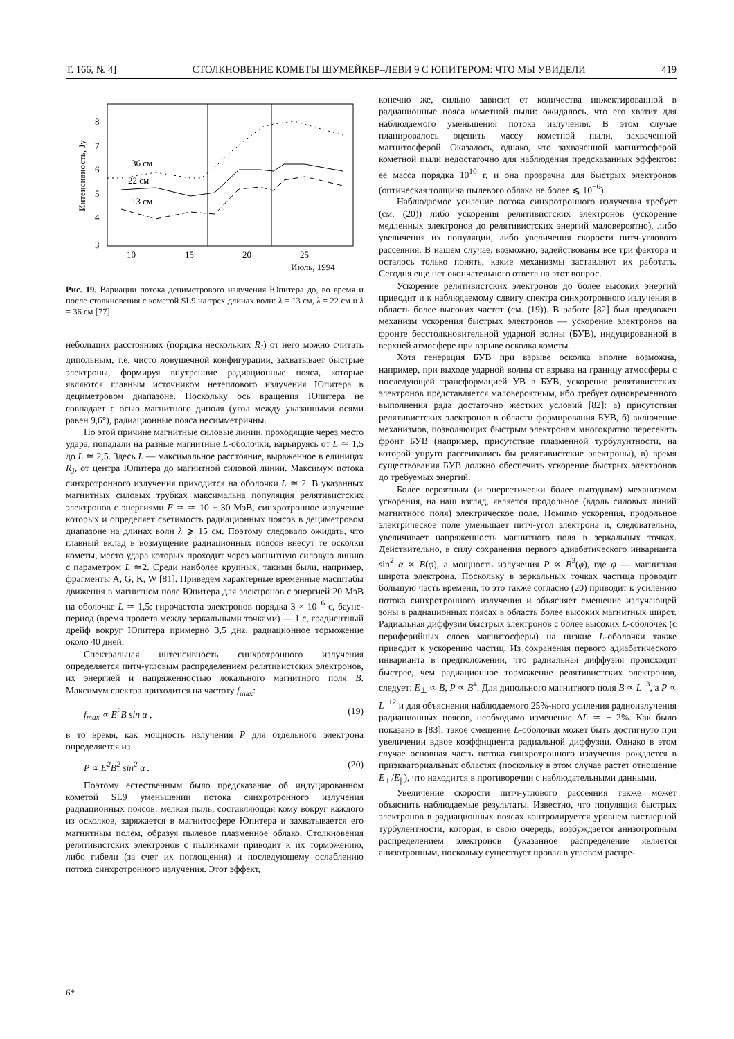Т. 166, № 4] СТОЛКНОВЕНИЕ КОМЕТЫ ШУМЕЙКЕР–ЛЕВИ 9 С ЮПИТЕРОМ: ЧТО МЫ УВИДЕЛИ 419
8
7
6
5
4
3
10
15
20
25
Июль, 1994
Интенсивность, Jy
36 см
22 см
13 см
Рис. 19. Вариации потока дециметрового излучения Юпитера до, во время и после столкновения с кометой SL9 на трех длинах волн: λ = 13 см, λ = 22 см и λ = 36 см [77].
небольших расстояниях (порядка нескольких R<sub>J</sub>) от него можно считать дипольным, т.е. чисто ловушечной конфигурации, захватывает быстрые электроны, формируя внутренние радиационные пояса, которые являются главным источником нетеплового излучения Юпитера в дециметровом диапазоне. Поскольку ось вращения Юпитера не совпадает с осью магнитного диполя (угол между указанными осями равен 9,6°), радиационные пояса несимметричны.
По этой причине магнитные силовые линии, проходящие через место удара, попадали на разные магнитные L-оболочки, варьируясь от L ≃ 1,5 до L ≃ 2,5. Здесь L — максимальное расстояние, выраженное в единицах R<sub>J</sub>, от центра Юпитера до магнитной силовой линии. Максимум потока синхротронного излучения приходится на оболочки L ≃ 2. В указанных магнитных силовых трубках максимальна популяция релятивистских электронов с энергиями E ≃ ≃ 10 ÷ 30 МэВ, синхротронное излучение которых и определяет светимость радиационных поясов в дециметровом диапазоне на длинах волн λ ⩾ 15 см. Поэтому следовало ожидать, что главный вклад в возмущение радиационных поясов внесут те осколки кометы, место удара которых проходит через магнитную силовую линию с параметром L ≃2. Среди наиболее крупных, такими были, например, фрагменты A, G, K, W [81]. Приведем характерные временные масштабы движения в магнитном поле Юпитера для электронов с энергией 20 МэВ на оболочке L ≃ 1,5: гирочастота электронов порядка 3 × 10<sup>−6</sup> с, баунс-период (время пролета между зеркальными точками) — 1 с, градиентный дрейф вокруг Юпитера примерно 3,5 днz, радиационное торможение около 40 дней.
Спектральная интенсивность синхротронного излучения определяется питч-угловым распределением релятивистских электронов, их энергией и напряженностью локального магнитного поля B. Максимум спектра приходится на частоту f<sub>max</sub>:
f<sub>max</sub> ∝ E<sup>2</sup>B sin α , (19)
в то время, как мощность излучения P для отдельного электрона определяется из
P ∝ E<sup>2</sup>B<sup>2</sup> sin<sup>2</sup> α . (20)
Поэтому естественным было предсказание об индуцированном кометой SL9 уменьшении потока синхротронного излучения радиационных поясов: мелкая пыль, составляющая кому вокруг каждого из осколков, заряжается в магнитосфере Юпитера и захватывается его магнитным полем, образуя пылевое плазменное облако. Столкновения релятивистских электронов с пылинками приводит к их торможению, либо гибели (за счет их поглощения) и последующему ослаблению потока синхротронного излучения. Этот эффект,
конечно же, сильно зависит от количества инжектированной в радиационные пояса кометной пыли: ожидалось, что его хватит для наблюдаемого уменьшения потока излучения. В этом случае планировалось оценить массу кометной пыли, захваченной магнитосферой. Оказалось, однако, что захваченной магнитосферой кометной пыли недостаточно для наблюдения предсказанных эффектов: ее масса порядка 10<sup>10</sup> г, и она прозрачна для быстрых электронов (оптическая толщина пылевого облака не более ⩽ 10<sup>−6</sup>).
Наблюдаемое усиление потока синхротронного излучения требует (см. (20)) либо ускорения релятивистских электронов (ускорение медленных электронов до релятивистских энергий маловероятно), либо увеличения их популяции, либо увеличения скорости питч-углового рассеяния. В нашем случае, возможно, задействованы все три фактора и осталось только понять, какие механизмы заставляют их работать. Сегодня еще нет окончательного ответа на этот вопрос.
Ускорение релятивистских электронов до более высоких энергий приводит и к наблюдаемому сдвигу спектра синхротронного излучения в область более высоких частот (см. (19)). В работе [82] был предложен механизм ускорения быстрых электронов — ускорение электронов на фронте бесстолкновительной ударной волны (БУВ), индуцированной в верхней атмосфере при взрыве осколка кометы.
Хотя генерация БУВ при взрыве осколка вполне возможна, например, при выходе ударной волны от взрыва на границу атмосферы с последующей трансформацией УВ в БУВ, ускорение релятивистских электронов представляется маловероятным, ибо требует одновременного выполнения ряда достаточно жестких условий [82]: а) присутствия релятивистских электронов в области формирования БУВ, б) включение механизмов, позволяющих быстрым электронам многократно пересекать фронт БУВ (например, присутствие плазменной турбулунтности, на которой упруго рассеивались бы релятивистские электроны), в) время существования БУВ должно обеспечить ускорение быстрых электронов до требуемых энергий.
Более вероятным (и энергетически более выгодным) механизмом ускорения, на наш взгляд, является продольное (вдоль силовых линий магнитного поля) электрическое поле. Помимо ускорения, продольное электрическое поле уменьшает питч-угол электрона и, следовательно, увеличивает напряженность магнитного поля в зеркальных точках. Действительно, в силу сохранения первого адиабатического инварианта sin<sup>2</sup> α ∝ B(φ), а мощность излучения P ∝ B<sup>3</sup>(φ), где φ — магнитная широта электрона. Поскольку в зеркальных точках частица проводит большую часть времени, то это также согласно (20) приводит к усилению потока синхротронного излучения и объясняет смещение излучающей зоны в радиационных поясах в область более высоких магнитных широт. Радиальная диффузия быстрых электронов с более высоких L-оболочек (с периферийных слоев магнитосферы) на низкие L-оболочки также приводит к ускорению частиц. Из сохранения первого адиабатического инварианта в предположении, что радиальная диффузия происходит быстрее, чем радиационное торможение релятивистских электронов, следует: E<sub>⊥</sub> ∝ B, P ∝ B<sup>4</sup>. Для дипольного магнитного поля B ∝ L<sup>−3</sup>, а P ∝ L<sup>−12</sup> и для объяснения наблюдаемого 25%-ного усиления радиоизлучения радиационных поясов, необходимо изменение ΔL ≃ − 2%. Как было показано в [83], такое смещение L-оболочки может быть достигнуто при увеличении вдвое коэффициента радиальной диффузии. Однако в этом случае основная часть потока синхротронного излучения рождается в приэкваториальных областях (поскольку в этом случае растет отношение E<sub>⊥</sub>/E<sub>∥</sub>), что находится в противоречии с наблюдательными данными.
Увеличение скорости питч-углового рассеяния также может объяснить наблюдаемые результаты. Известно, что популяция быстрых электронов в радиационных поясах контролируется уровнем вистлерной турбулентности, которая, в свою очередь, возбуждается анизотропным распределением электронов (указанное распределение является анизотропным, поскольку существует провал в угловом распре-
6*